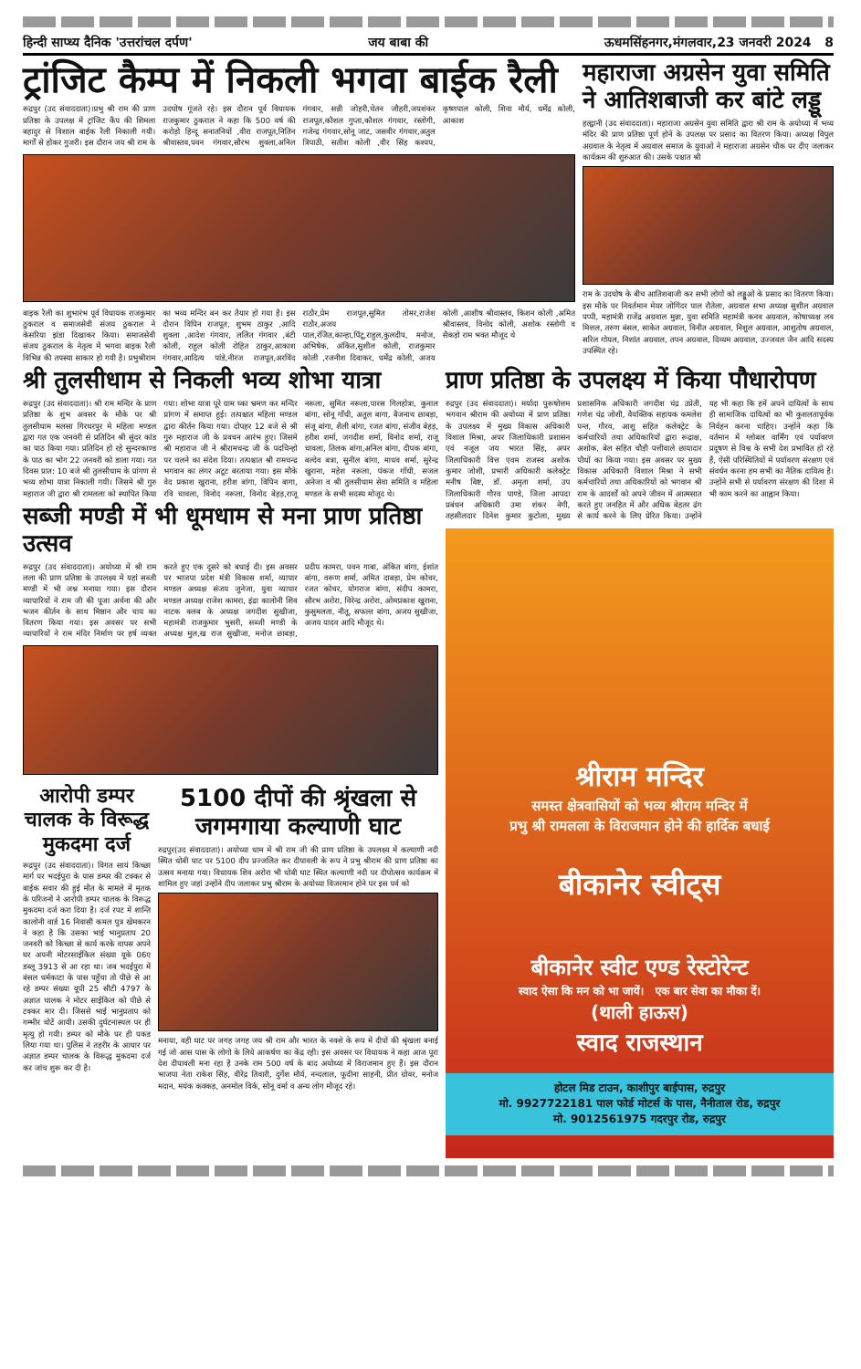हिन्दी साप्ध्य दैनिक 'उत्तरांचल दर्पण' जय बाबा की ऊधमसिंहनगर,मंगलवार,23 जनवरी 2024 8
ट्रांजिट कैम्प में निकली भगवा बाईक रैली
रूद्रपुर (उद संवाददाता)।प्रभु श्री राम की प्राण प्रतिष्ठा के उपलक्ष में ट्रांजिट कैंप की शिमला बहादुर से विशाल बाईक रैली निकाली गयी। मार्गों से होकर गुजरी। इस दौरान जय श्री राम के उदघोष गूंजते रहे। इस दौरान पूर्व विधायक राजकुमार ठुकराल ने कहा कि 500 वर्ष की करोड़ो हिन्दू सनातनियों ,वीरा राजपूत,नितिन श्रीवास्तव,पवन गंगवार,सौरभ शुक्ला,अनिल गंगवार, सन्नी जोहरी,चेतन जौहरी,जयशंकर राजपूत,कौशल गुप्ता,कौशल गंगवार, रस्तोगी, गजेन्द्र गंगवार,सोनू जाट, जसवीर गंगवार,अतुल त्रिपाठी, सतीश कोली ,वीर सिंह कश्यप, कृष्णपाल कोली, शिवा मौर्य, धर्मेंद्र कोली, आकाश
बाइक रैली का शुभारंभ पूर्व विधायक राजकुमार ठुकराल व समाजसेवी संजय ठुकराल ने केसरिया झंडा दिखाकर किया। समाजसेवी संजय ठुकराल के नेतृत्व में भगवा बाइक रैली विभिन्न की तपस्या साकार हो गयी है। प्रभुश्रीराम का भव्य मन्दिर बन कर तैयार हो गया है। इस दौरान विपिन राजपूत, शुभम ठाकुर ,आदि शुक्ला ,आदेश गंगवार, ललित गंगवार ,बंटी कोली, राहुल कोली रोहित ठाकुर,आकाश गंगवार,आदित्य पांडे,नीरज राजपूत,अरविंद राठौर,प्रेम राजपूत,सुमित तोमर,राजेश राठौर,अजय पाल,रंजित,कान्हा,पिंटू,राहुल,कुलदीप, मनोज, अभिषेक, अंकित,सुशील कोली, राजकुमार कोली ,रजनीश दिवाकर, धर्मेंद्र कोली, अजय कोली ,आशीष श्रीवास्तव, किशन कोली ,अमित श्रीवास्तव, विनोद कोली, अशोक रस्तोगी व सैकड़ो राम भक्त मौजूद थे
महाराजा अग्रसेन युवा समिति ने आतिशबाजी कर बांटे लड्डू
हल्द्वानी (उद संवाददाता)। महाराजा अग्रसेन युवा समिति द्वारा श्री राम के अयोध्या में भव्य मंदिर की प्राण प्रतिष्ठा पूर्ण होने के उपलक्ष पर प्रसाद का वितरण किया। अध्यक्ष विपुल अग्रवाल के नेतृत्व में अग्रवाल समाज के युवाओं ने महाराजा अग्रसेन चौक पर दीए जलाकर कार्यक्रम की शुरुआत की। उसके पश्चात श्री
राम के उदघोष के बीच आतिशबाजी कर सभी लोगों को लड्डूओं के प्रसाद का वितरण किया। इस मौके पर निवर्तमान मेयर जोगिंदर पाल रौतेला, अग्रवाल सभा अध्यक्ष सुशील अग्रवाल पप्पी, महामंत्री राजेंद्र अग्रवाल मुन्ना, युवा समिति महामंत्री कनव अग्रवाल, कोषाध्यक्ष लव मित्तल, तरुण बंसल, साकेत अग्रवाल, विनीत अग्रवाल, निशुल अग्रवाल, आशुतोष अग्रवाल, सरिल गोयल, निशांत अग्रवाल, तपन अग्रवाल, दिव्यम अग्रवाल, उज्जवल जैन आदि सदस्य उपस्थित रहे।
श्री तुलसीधाम से निकली भव्य शोभा यात्रा
रूद्रपुर (उद संवाददाता)। श्री राम मन्दिर के प्राण प्रतिष्ठा के शुभ अवसर के मौके पर श्री तुलसीधाम मलसा गिरधरपुर मे महिला मण्डल द्वारा गत एक जनवरी से प्रतिदिन श्री सुंदर कांड का पाठ किया गया। प्रतिदिन हो रहे सुन्दरकाण्ड के पाठ का भोग 22 जनवरी को डाला गया। गत दिवस प्रात: 10 बजे श्री तुलसीधाम के प्रांगण से भव्य शोभा यात्रा निकाली गयी। जिसमे श्री गुरु महाराज जी द्वारा श्री रामलला को स्थापित किया गया। शोभा यात्रा पूरे ग्राम घ्का भ्रमण कर मन्दिर प्रांगण में समाप्त हुई। तत्पश्चात महिला मण्डल द्वारा कीर्तन किया गया। दोपहर 12 बजे से श्री गुरु महाराज जी के प्रवचन आरंभ हुए। जिसमे श्री महाराज जी ने श्रीरामचन्द्र जी के पदचिन्हो पर चलने का संदेश दिया। तत्पश्चात श्री रामचन्द्र भगवान का लंगर अटूट बरताया गया। इस मौके वेद प्रकाश खुराना, हरीश बांगा, विपिन बागा, रवि चावला, विनोद नरूला, विनोद बेहड़,राजू नरूला, सुमित नरूला,पारस गिलहोत्रा, कुनाल बांगा, सोनू गाँधी, अतुल बागा, बैजनाथ छाबड़ा, संजू बांगा, शैली बांगा, रजत बांगा, संजीव बेहड़, हरीश शर्मा, जगदीश शर्मा, विनोद शर्मा, राजू चावला, तिलक बांगा,अनिल बांगा, दीपक बांगा, बल्देव बत्रा, सुनील बांगा, माधव शर्मा, सुरेन्द्र खुराना, महेश नरूला, पंकज गाँधी, सजल अनेजा व श्री तुलसीधाम सेवा समिति व महिला मण्डल के सभी सदस्य मोजूद थे।
सब्जी मण्डी में भी धूमधाम से मना प्राण प्रतिष्ठा उत्सव
रूद्रपुर (उद संवाददाता)। अयोध्या में श्री राम लला की प्राण प्रतिष्ठा के उपलक्ष्य में यहां सब्जी मण्डी में भी जश्न मनाया गया। इस दौरान व्यापारियों ने राम जी की पूजा अर्चना की और भजन कीर्तन के साथ मिष्ठान और चाय का वितरण किया गया। इस अवसर पर सभी व्यापारियों ने राम मंदिर निर्माण पर हर्ष व्यक्त करते हुए एक दूसरे को बधाई दी। इस अवसर पर भाजपा प्रदेश मंत्री विकास शर्मा, व्यापार मण्डल अध्यक्ष संजय जुनेजा, युवा व्यापार मण्डल अध्यक्ष राजेश कामरा, इंद्रा कालोनी शिव नाटक क्लब के अध्यक्ष जगदीश सुखीजा, महामंत्री राजकुमार भुसरी, सब्जी मण्डी के अध्यक्ष मुल,ख राज सुखीजा, मनोज छाबड़ा, प्रदीप कामरा, पवन गाबा, अंकित बांगा, ईशांत बांगा, वरूण शर्मा, अमित दाबड़ा, प्रेम कोचर, रजत कोचर, योगराज बांगा, संदीप कामरा, सौरभ अरोरा, विरेन्द्र अरोरा, ओमप्रकाश खुराना, कुसुमलता, नीतू, सफल्त बांगा, अजय सुखीजा, अजय यादव आदि मौजूद थे।
आरोपी डम्पर चालक के विरूद्ध मुकदमा दर्ज
रूद्रपुर (उद संवाददाता)। विगत सायं किच्छा मार्ग पर भदईपुरा के पास डम्पर की टक्कर से बाईक सवार की हुई मौत के मामले में मृतक के परिजनों ने आरोपी डम्पर चालक के विरूद्ध मुकदमा दर्ज करा दिया है। दर्ज रपट में शान्ति कालोनी वार्ड 16 निवासी कमल पुत्र खेमकरन ने कहा है कि उसका भाई भानुप्रताप 20 जनवरी को किच्छा से कार्य करके वापस अपने घर अपनी मोटरसाईकिल संख्या यूके 06ए डब्लू 3913 से आ रहा था। जब भदईपुरा में बंसल धर्मकाटा के पास पहुँचा तो पीछे से आ रहे डम्पर संख्या यूपी 25 सीटी 4797 के अज्ञात चालक ने मोटर साईकिल को पीछे से टक्कर मार दी। जिससे भाई भानुप्रताप को गम्भीर चोटें आयी। उसकी दुर्घटनास्थल पर ही मृत्यु हो गयी। डम्पर को मौके पर ही पकड लिया गया था। पुलिस ने तहरीर के आधार पर अज्ञात डम्पर चालक के विरूद्ध मुकदमा दर्ज कर जांच शुरू कर दी है।
5100 दीपों की श्रृंखला से जगमगाया कल्याणी घाट
रुद्रपुर(उद संवाददाता)। अयोध्या धाम में श्री राम जी की प्राण प्रतिष्ठा के उपलक्ष्य में कल्याणी नदी स्थित धोबी घाट पर 5100 दीप प्रज्जलित कर दीपावली के रूप ने प्रभु श्रीराम की प्राण प्रतिष्ठा का उत्सव मनाया गया। विधायक शिव अरोरा भी धोबी घाट स्थित कल्याणी नदी पर दीपोत्सव कार्यक्रम में शामिल हुए जहां उन्होंने दीप जलाकर प्रभु श्रीराम के अयोध्या विजरमान होने पर इस पर्व को
मनाया, वही घाट पर जगह जगह जय श्री राम और भारत के नक्शे के रूप में दीपों की श्रृंखला बनाई गई जो आस पास के लोगो के लिये आकर्षण का केंद्र रही। इस अवसर पर विधायक ने कहा आज पूरा देश दीपावली मना रहा है उनके राम 500 वर्ष के बाद अयोध्या में विराजमान हुए हैं। इस दौरान भाजपा नेता राकेश सिंह, वीरेंद्र तिवारी, दुर्गेश मौर्य, नन्दलाल, फूदीना साहनी, प्रीत ग्रोवर, मनोज मदान, मयंक कक्कड़, अनमोल विर्क, सोनू वर्मा व अन्य लोग मौजूद रहे।
प्राण प्रतिष्ठा के उपलक्ष्य में किया पौधारोपण
रुद्रपुर (उद संवाददाता)। मर्यादा पुरूषोत्तम भगवान श्रीराम की अयोध्या में प्राण प्रतिष्ठा के उपलक्ष्य में मुख्य विकास अधिकारी विशाल मिश्रा, अपर जिलाधिकारी प्रशासन एवं नजूल जय भारत सिंह, अपर जिलाधिकारी वित्त एवम राजस्व अशोक कुमार जोशी, प्रभारी अधिकारी कलेक्ट्रेट मनीष बिष्ट, डॉ. अमृता शर्मा, उप जिलाधिकारी गौरव पाण्डे, जिला आपदा प्रबंधन अधिकारी उमा शंकर नेगी, तहसीलदार दिनेश कुमार कुटोला, मुख्य प्रशासनिक अधिकारी जगदीश चंद्र उप्रेती, गणेश चंद्र जोशी, वैयक्तिक सहायक कमलेश पन्त, गौरव, आशु सहित कलेक्ट्रेट के कर्मचारियों तथा अधिकारियों द्वारा रूद्राक्ष, अशोक, बेल सहित चौड़ी पत्तीवाले छायादार पौधों का किया गया। इस अवसर पर मुख्य विकास अधिकारी विशाल मिश्रा ने सभी कर्मचारियों तथा अधिकारियों को भगवान श्री राम के आदर्शों को अपने जीवन में आत्मसात करते हुए जनहित में और अधिक बेहतर ढंग से कार्य करने के लिए प्रेरित किया। उन्होंने यह भी कहा कि हमें अपने दायित्वों के साथ ही सामाजिक दायित्वों का भी कुशलतापूर्वक निर्वहन करना चाहिए। उन्होंने कहा कि वर्तमान में ग्लोबल वार्मिंग एवं पर्यावरण प्रदूषण से विश्व के सभी देश प्रभावित हो रहे हैं, ऐंसी परिस्थितियों में पर्यावरण संरक्षण एवं संवर्धन करना हम सभी का नैतिक दायित्व है। उन्होंने सभी से पर्यावरण संरक्षण की दिशा में भी काम करने का आह्वान किया।
श्रीराम मन्दिर
समस्त क्षेत्रवासियों को भव्य श्रीराम मन्दिर में
प्रभु श्री रामलला के विराजमान होने की हार्दिक बधाई
बीकानेर स्वीट्स
बीकानेर स्वीट एण्ड रेस्टोरेन्ट
स्वाद ऐसा कि मन को भा जायें। एक बार सेवा का मौका दें।
(थाली हाऊस)
स्वाद राजस्थान
होटल मिड टाउन, काशीपुर बाईपास, रुद्रपुर
मो. 9927722181 पाल फोर्ड मोटर्स के पास, नैनीताल रोड, रुद्रपुर
मो. 9012561975 गदरपुर रोड, रुद्रपुर